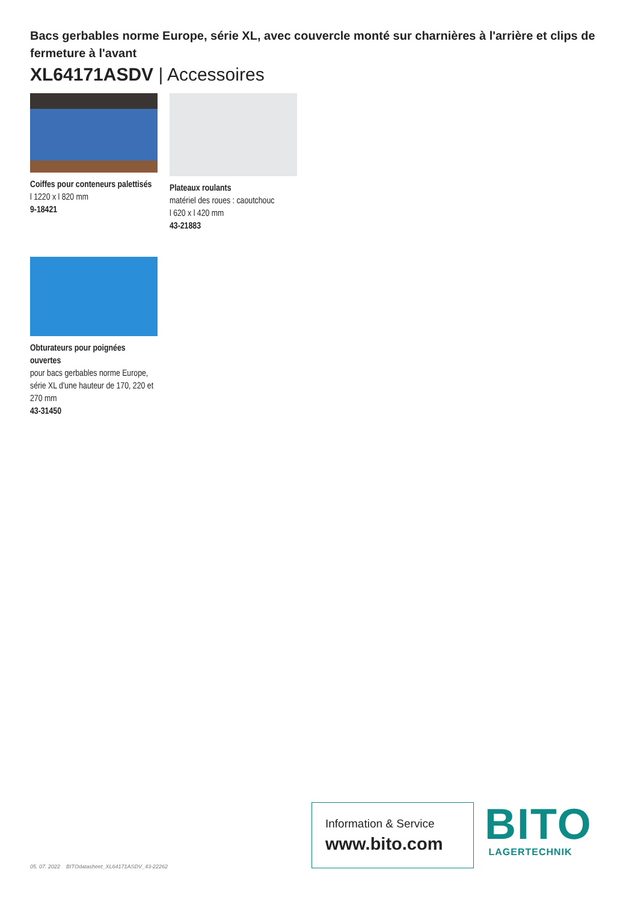Bacs gerbables norme Europe, série XL, avec couvercle monté sur charnières à l'arrière et clips de fermeture à l'avant
XL64171ASDV | Accessoires
Coiffes pour conteneurs palettisés
l 1220 x l 820 mm
9-18421
Plateaux roulants
matériel des roues : caoutchouc
l 620 x l 420 mm
43-21883
Obturateurs pour poignées ouvertes
pour bacs gerbables norme Europe, série XL d'une hauteur de 170, 220 et 270 mm
43-31450
05. 07. 2022 BITOdatasheet_XL64171ASDV_43-22262
Information & Service
www.bito.com
BITO
LAGERTECHNIK